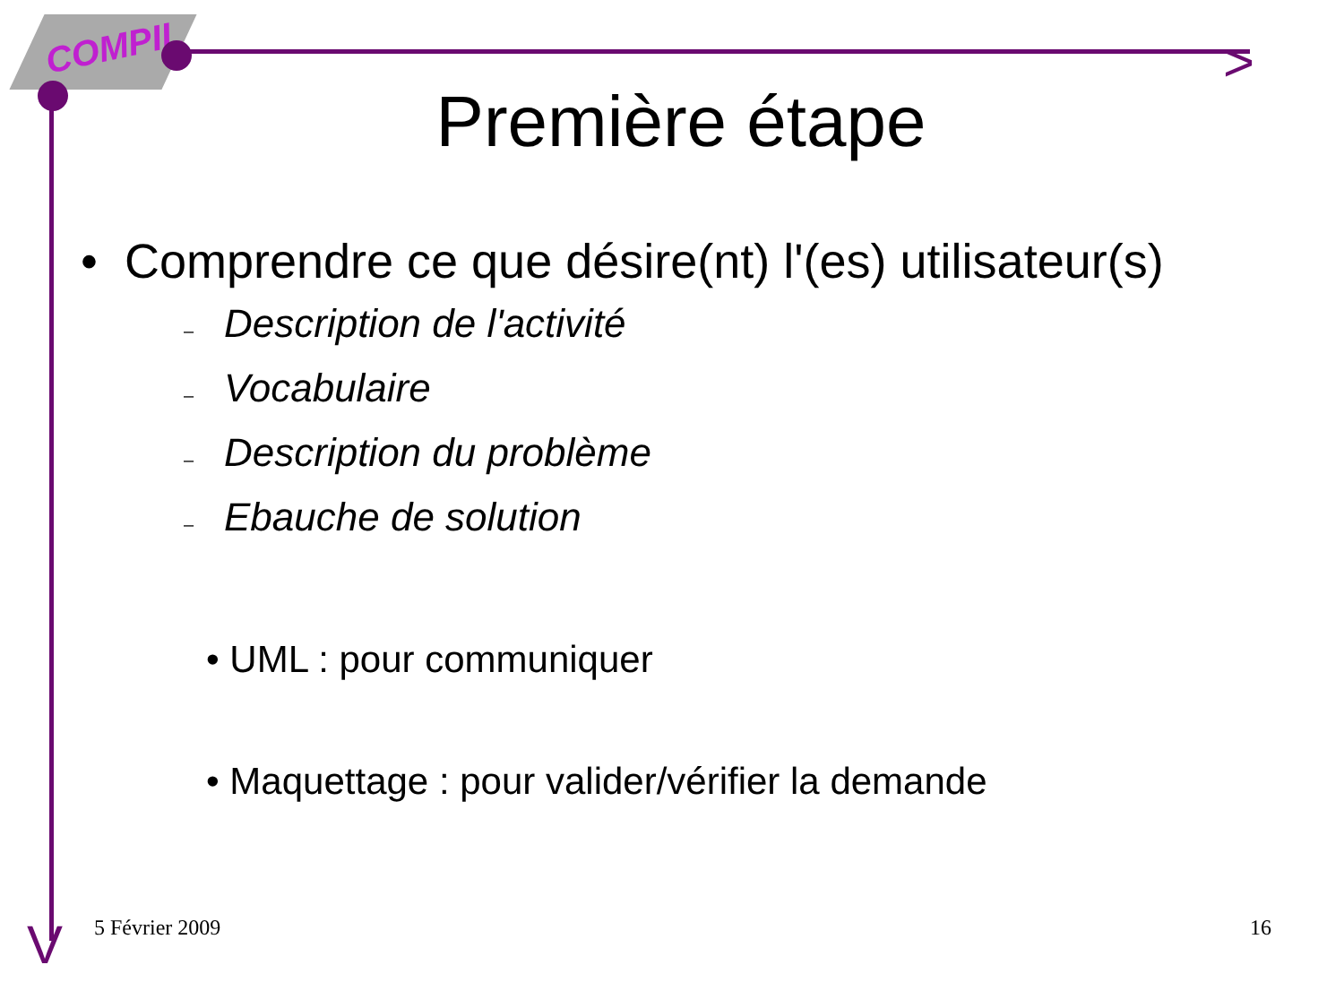COMPIL >
V
Première étape
• Comprendre ce que désire(nt) l'(es) utilisateur(s)
– Description de l'activité
– Vocabulaire
– Description du problème
– Ebauche de solution
• UML : pour communiquer
• Maquettage : pour valider/vérifier la demande
5 Février 2009 16